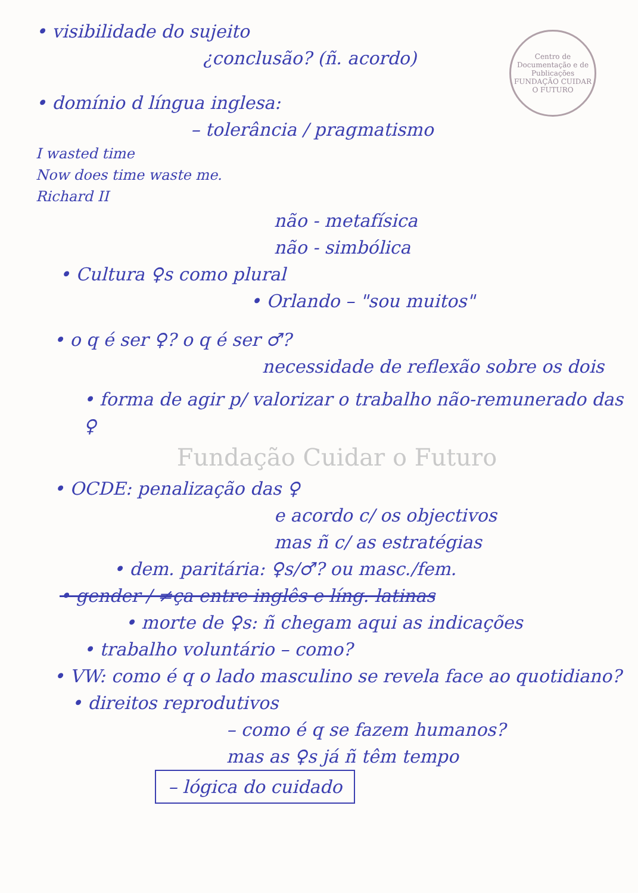Centro de Documentação e de Publicações
FUNDAÇÃO CUIDAR O FUTURO
• visibilidade do sujeito
¿conclusão? (ñ. acordo)
• domínio d língua inglesa:
– tolerância / pragmatismo
I wasted time
Now does time waste me.
Richard II
não - metafísica
não - simbólica
• Cultura ♀s como plural
• Orlando – "sou muitos"
• o q é ser ♀? o q é ser ♂?
necessidade de reflexão sobre os dois
• forma de agir p/ valorizar o trabalho não-remunerado das ♀
Fundação Cuidar o Futuro
• OCDE: penalização das ♀
e acordo c/ os objectivos
mas ñ c/ as estratégias
• dem. paritária: ♀s/♂? ou masc./fem.
• gender / ≠ça entre inglês e líng. latinas
• morte de ♀s: ñ chegam aqui as indicações
• trabalho voluntário – como?
• VW: como é q o lado masculino se revela face ao quotidiano?
• direitos reprodutivos
– como é q se fazem humanos?
mas as ♀s já ñ têm tempo
– lógica do cuidado